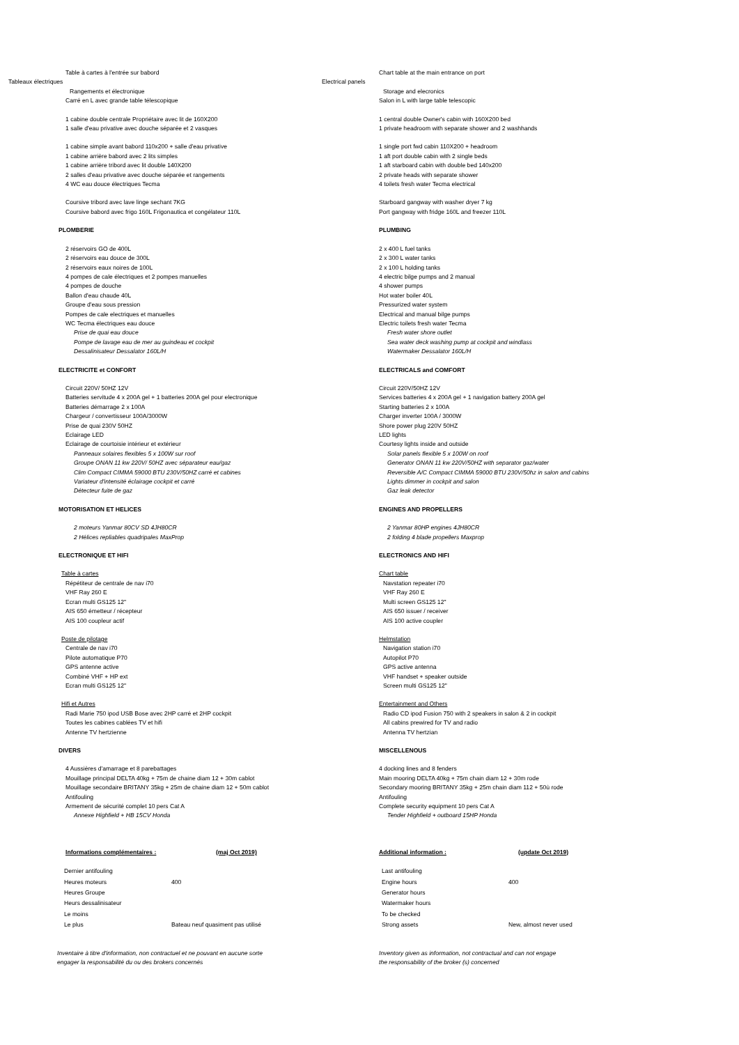Table à cartes à l'entrée sur babord Chart table at the main entrance on port
Tableaux électriques Electrical panels
Rangements et électronique Storage and elecronics
Carré en L avec grande table télescopique Salon in L with large table telescopic
1 cabine double centrale Propriétaire avec lit de 160X200 1 central double Owner's cabin with 160X200 bed
1 salle d'eau privative avec douche séparée et 2 vasques 1 private headroom with separate shower and 2 washhands
1 cabine simple avant babord 110x200 + salle d'eau privative 1 single port fwd cabin 110X200 + headroom
1 cabine arrière babord avec 2 lits simples 1 aft port double cabin with 2 single beds
1 cabine arrière tribord avec lit double 140X200 1 aft starboard cabin with double bed 140x200
2 salles d'eau privative avec douche séparée et rangements 2 private heads with separate shower
4 WC eau douce électriques Tecma 4 toilets fresh water Tecma electrical
Coursive tribord avec lave linge sechant 7KG Starboard gangway with washer dryer 7 kg
Coursive babord avec frigo 160L Frigonautica et congélateur 110L Port gangway with fridge 160L and freezer 110L
PLOMBERIE PLUMBING
2 réservoirs GO de 400L 2 x 400 L fuel tanks
2 réservoirs eau douce de 300L 2 x 300 L water tanks
2 réservoirs eaux noires de 100L 2 x 100 L holding tanks
4 pompes de cale électriques et 2 pompes manuelles 4 electric bilge pumps and 2 manual
4 pompes de douche 4 shower pumps
Ballon d'eau chaude 40L Hot water boiler 40L
Groupe d'eau sous pression Pressurized water system
Pompes de cale electriques et manuelles Electrical and manual bilge pumps
WC Tecma électriques eau douce Electric toilets fresh water Tecma
Prise de quai eau douce Fresh water shore outlet
Pompe de lavage eau de mer au guindeau et cockpit Sea water deck washing pump at cockpit and windlass
Dessalinisateur Dessalator 160L/H Watermaker Dessalator 160L/H
ELECTRICITE et CONFORT ELECTRICALS and COMFORT
Circuit 220V/ 50HZ 12V Circuit 220V/50HZ 12V
Batteries servitude 4 x 200A gel + 1 batteries 200A gel pour electronique Services batteries 4 x 200A gel + 1 navigation battery 200A gel
Batteries démarrage 2 x 100A Starting batteries 2 x 100A
Chargeur / convertisseur 100A/3000W Charger inverter 100A / 3000W
Prise de quai 230V 50HZ Shore power plug 220V 50HZ
Eclairage LED LED lights
Eclairage de courtoisie intérieur et extérieur Courtesy lights inside and outside
Panneaux solaires flexibles 5 x 100W sur roof Solar panels flexible 5 x 100W on roof
Groupe ONAN 11 kw 220V/ 50HZ avec séparateur eau/gaz Generator ONAN 11 kw 220V/50HZ with separator gaz/water
Clim Compact CIMMA 59000 BTU 230V/50HZ carré et cabines Reversible A/C Compact CIMMA 59000 BTU 230V/50hz in salon and cabins
Variateur d'intensité éclairage cockpit et carré Lights dimmer in cockpit and salon
Détecteur fuite de gaz Gaz leak detector
MOTORISATION ET HELICES ENGINES AND PROPELLERS
2 moteurs Yanmar 80CV SD 4JH80CR 2 Yanmar 80HP engines 4JH80CR
2 Hélices repliables quadripales MaxProp 2 folding 4 blade propellers Maxprop
ELECTRONIQUE ET HIFI ELECTRONICS AND HIFI
Table à cartes Chart table
Répétiteur de centrale de nav i70 Navstation repeater i70
VHF Ray 260 E VHF Ray 260 E
Ecran multi GS125 12" Multi screen GS125 12"
AIS 650 émetteur / récepteur AIS 650 issuer / receiver
AIS 100 coupleur actif AIS 100 active coupler
Poste de pilotage Helmstation
Centrale de nav i70 Navigation station i70
Pilote automatique P70 Autopilot P70
GPS antenne active GPS active antenna
Combiné VHF + HP ext VHF handset + speaker outside
Ecran multi GS125 12" Screen multi GS125 12"
Hifi et Autres Entertainment and Others
Radi Marie 750 ipod USB Bose avec 2HP carré et 2HP cockpit Radio CD ipod Fusion 750 with 2 speakers in salon & 2 in cockpit
Toutes les cabines cablées TV et hifi All cabins prewired for TV and radio
Antenne TV hertzienne Antenna TV hertzian
DIVERS MISCELLENOUS
4 Aussières d'amarrage et 8 parebattages 4 docking lines and 8 fenders
Mouillage principal DELTA 40kg + 75m de chaine diam 12 + 30m cablot Main mooring DELTA 40kg + 75m chain diam 12 + 30m rode
Mouillage secondaire BRITANY 35kg + 25m de chaine diam 12 + 50m cablot Secondary mooring BRITANY 35kg + 25m chain diam 112 + 50ù rode
Antifouling Antifouling
Armement de sécurité complet 10 pers Cat A Complete security equipment 10 pers Cat A
Annexe Highfield + HB 15CV Honda Tender Highfield + outboard 15HP Honda
Informations complémentaires : (maj Oct 2019) Additional information : (update Oct 2019)
| Dernier antifouling | | Last antifouling | |
| Heures moteurs | 400 | Engine hours | 400 |
| Heures Groupe | | Generator hours | |
| Heurs dessalinisateur | | Watermaker hours | |
| Le moins | | To be checked | |
| Le plus | Bateau neuf quasiment pas utilisé | Strong assets | New, almost never used |
Inventaire à titre d'information, non contractuel et ne pouvant en aucune sorte
engager la responsabilité du ou des brokers concernés
Inventory given as information, not contractual and can not engage
the responsability of the broker (s) concerned